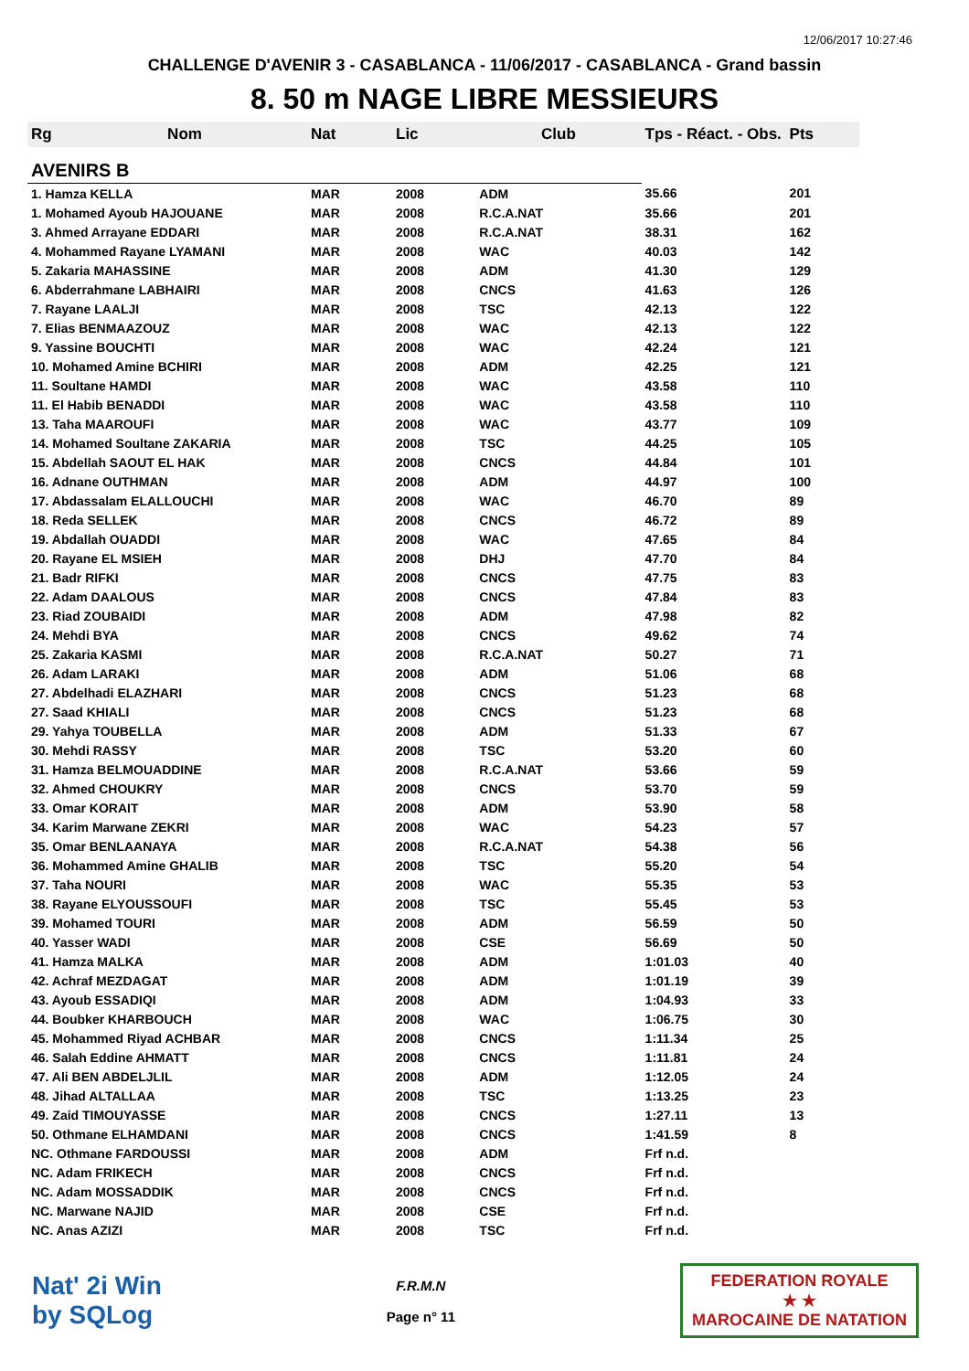12/06/2017 10:27:46
CHALLENGE D'AVENIR 3 - CASABLANCA - 11/06/2017 - CASABLANCA - Grand bassin
8. 50 m NAGE LIBRE MESSIEURS
| Rg | Nom | Nat | Lic | Club | Tps - Réact. - Obs. | Pts |
| --- | --- | --- | --- | --- | --- | --- |
| AVENIRS B | | | | | | |
| 1. Hamza KELLA | | MAR | 2008 | ADM | 35.66 | 201 |
| 1. Mohamed Ayoub HAJOUANE | | MAR | 2008 | R.C.A.NAT | 35.66 | 201 |
| 3. Ahmed Arrayane EDDARI | | MAR | 2008 | R.C.A.NAT | 38.31 | 162 |
| 4. Mohammed Rayane LYAMANI | | MAR | 2008 | WAC | 40.03 | 142 |
| 5. Zakaria MAHASSINE | | MAR | 2008 | ADM | 41.30 | 129 |
| 6. Abderrahmane LABHAIRI | | MAR | 2008 | CNCS | 41.63 | 126 |
| 7. Rayane LAALJI | | MAR | 2008 | TSC | 42.13 | 122 |
| 7. Elias BENMAAZOUZ | | MAR | 2008 | WAC | 42.13 | 122 |
| 9. Yassine BOUCHTI | | MAR | 2008 | WAC | 42.24 | 121 |
| 10. Mohamed Amine BCHIRI | | MAR | 2008 | ADM | 42.25 | 121 |
| 11. Soultane HAMDI | | MAR | 2008 | WAC | 43.58 | 110 |
| 11. El Habib BENADDI | | MAR | 2008 | WAC | 43.58 | 110 |
| 13. Taha MAAROUFI | | MAR | 2008 | WAC | 43.77 | 109 |
| 14. Mohamed Soultane ZAKARIA | | MAR | 2008 | TSC | 44.25 | 105 |
| 15. Abdellah SAOUT EL HAK | | MAR | 2008 | CNCS | 44.84 | 101 |
| 16. Adnane OUTHMAN | | MAR | 2008 | ADM | 44.97 | 100 |
| 17. Abdassalam ELALLOUCHI | | MAR | 2008 | WAC | 46.70 | 89 |
| 18. Reda SELLEK | | MAR | 2008 | CNCS | 46.72 | 89 |
| 19. Abdallah OUADDI | | MAR | 2008 | WAC | 47.65 | 84 |
| 20. Rayane EL MSIEH | | MAR | 2008 | DHJ | 47.70 | 84 |
| 21. Badr RIFKI | | MAR | 2008 | CNCS | 47.75 | 83 |
| 22. Adam DAALOUS | | MAR | 2008 | CNCS | 47.84 | 83 |
| 23. Riad ZOUBAIDI | | MAR | 2008 | ADM | 47.98 | 82 |
| 24. Mehdi BYA | | MAR | 2008 | CNCS | 49.62 | 74 |
| 25. Zakaria KASMI | | MAR | 2008 | R.C.A.NAT | 50.27 | 71 |
| 26. Adam LARAKI | | MAR | 2008 | ADM | 51.06 | 68 |
| 27. Abdelhadi ELAZHARI | | MAR | 2008 | CNCS | 51.23 | 68 |
| 27. Saad KHIALI | | MAR | 2008 | CNCS | 51.23 | 68 |
| 29. Yahya TOUBELLA | | MAR | 2008 | ADM | 51.33 | 67 |
| 30. Mehdi RASSY | | MAR | 2008 | TSC | 53.20 | 60 |
| 31. Hamza BELMOUADDINE | | MAR | 2008 | R.C.A.NAT | 53.66 | 59 |
| 32. Ahmed CHOUKRY | | MAR | 2008 | CNCS | 53.70 | 59 |
| 33. Omar KORAIT | | MAR | 2008 | ADM | 53.90 | 58 |
| 34. Karim Marwane ZEKRI | | MAR | 2008 | WAC | 54.23 | 57 |
| 35. Omar BENLAANAYA | | MAR | 2008 | R.C.A.NAT | 54.38 | 56 |
| 36. Mohammed Amine GHALIB | | MAR | 2008 | TSC | 55.20 | 54 |
| 37. Taha NOURI | | MAR | 2008 | WAC | 55.35 | 53 |
| 38. Rayane ELYOUSSOUFI | | MAR | 2008 | TSC | 55.45 | 53 |
| 39. Mohamed TOURI | | MAR | 2008 | ADM | 56.59 | 50 |
| 40. Yasser WADI | | MAR | 2008 | CSE | 56.69 | 50 |
| 41. Hamza MALKA | | MAR | 2008 | ADM | 1:01.03 | 40 |
| 42. Achraf MEZDAGAT | | MAR | 2008 | ADM | 1:01.19 | 39 |
| 43. Ayoub ESSADIQI | | MAR | 2008 | ADM | 1:04.93 | 33 |
| 44. Boubker KHARBOUCH | | MAR | 2008 | WAC | 1:06.75 | 30 |
| 45. Mohammed Riyad ACHBAR | | MAR | 2008 | CNCS | 1:11.34 | 25 |
| 46. Salah Eddine AHMATT | | MAR | 2008 | CNCS | 1:11.81 | 24 |
| 47. Ali BEN ABDELJLIL | | MAR | 2008 | ADM | 1:12.05 | 24 |
| 48. Jihad ALTALLAA | | MAR | 2008 | TSC | 1:13.25 | 23 |
| 49. Zaid TIMOUYASSE | | MAR | 2008 | CNCS | 1:27.11 | 13 |
| 50. Othmane ELHAMDANI | | MAR | 2008 | CNCS | 1:41.59 | 8 |
| NC. Othmane FARDOUSSI | | MAR | 2008 | ADM | Frf n.d. | |
| NC. Adam FRIKECH | | MAR | 2008 | CNCS | Frf n.d. | |
| NC. Adam MOSSADDIK | | MAR | 2008 | CNCS | Frf n.d. | |
| NC. Marwane NAJID | | MAR | 2008 | CSE | Frf n.d. | |
| NC. Anas AZIZI | | MAR | 2008 | TSC | Frf n.d. | |
Nat' 2i Win
by SQLog
F.R.M.N
Page n° 11
FEDERATION ROYALE
★ ★
MAROCAINE DE NATATION